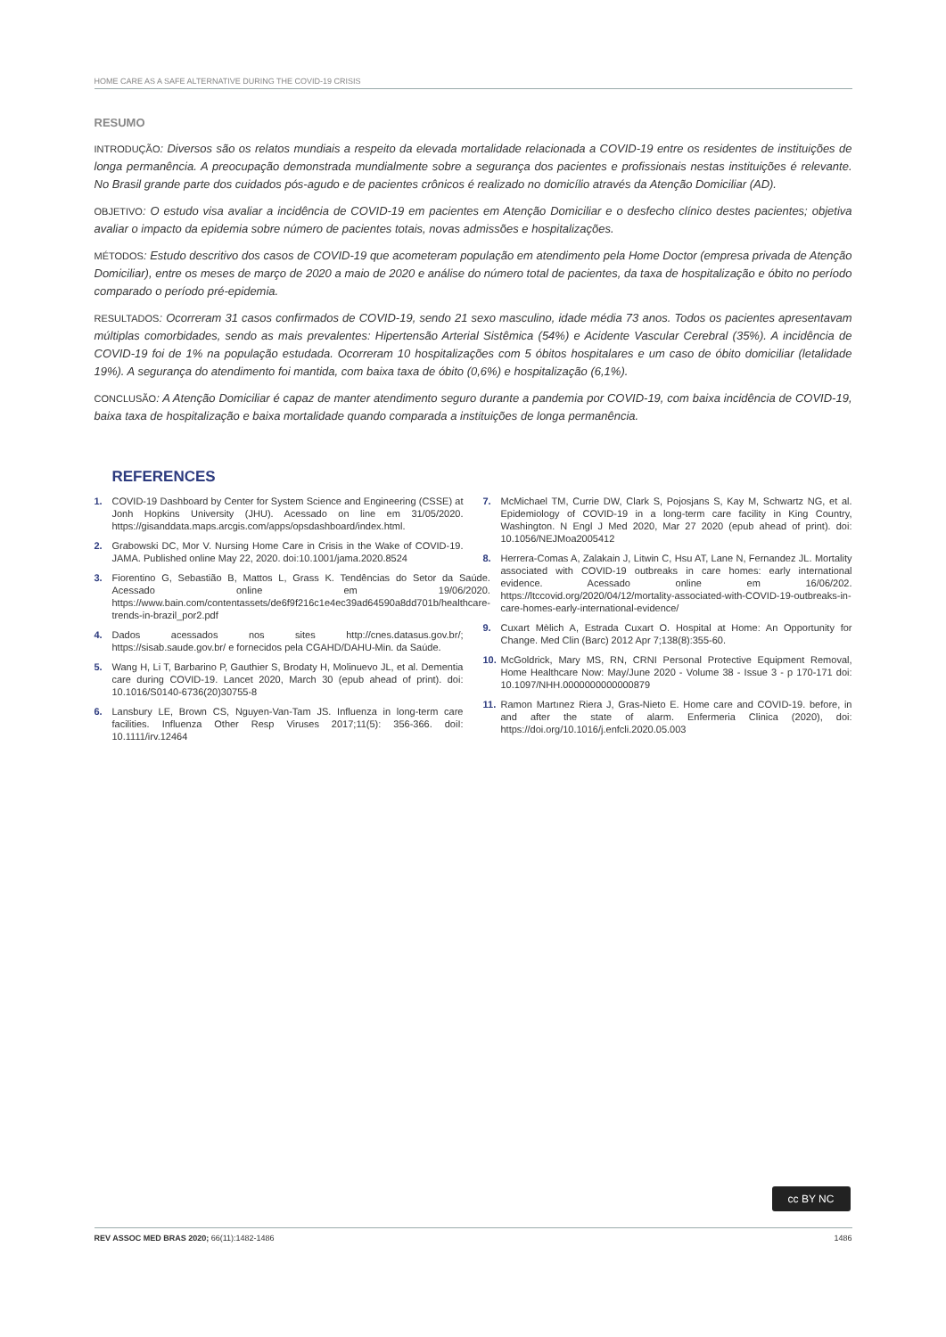HOME CARE AS A SAFE ALTERNATIVE DURING THE COVID-19 CRISIS
RESUMO
INTRODUÇÃO: Diversos são os relatos mundiais a respeito da elevada mortalidade relacionada a COVID-19 entre os residentes de instituições de longa permanência. A preocupação demonstrada mundialmente sobre a segurança dos pacientes e profissionais nestas instituições é relevante. No Brasil grande parte dos cuidados pós-agudo e de pacientes crônicos é realizado no domicílio através da Atenção Domiciliar (AD).
OBJETIVO: O estudo visa avaliar a incidência de COVID-19 em pacientes em Atenção Domiciliar e o desfecho clínico destes pacientes; objetiva avaliar o impacto da epidemia sobre número de pacientes totais, novas admissões e hospitalizações.
MÉTODOS: Estudo descritivo dos casos de COVID-19 que acometeram população em atendimento pela Home Doctor (empresa privada de Atenção Domiciliar), entre os meses de março de 2020 a maio de 2020 e análise do número total de pacientes, da taxa de hospitalização e óbito no período comparado o período pré-epidemia.
RESULTADOS: Ocorreram 31 casos confirmados de COVID-19, sendo 21 sexo masculino, idade média 73 anos. Todos os pacientes apresentavam múltiplas comorbidades, sendo as mais prevalentes: Hipertensão Arterial Sistêmica (54%) e Acidente Vascular Cerebral (35%). A incidência de COVID-19 foi de 1% na população estudada. Ocorreram 10 hospitalizações com 5 óbitos hospitalares e um caso de óbito domiciliar (letalidade 19%). A segurança do atendimento foi mantida, com baixa taxa de óbito (0,6%) e hospitalização (6,1%).
CONCLUSÃO: A Atenção Domiciliar é capaz de manter atendimento seguro durante a pandemia por COVID-19, com baixa incidência de COVID-19, baixa taxa de hospitalização e baixa mortalidade quando comparada a instituições de longa permanência.
REFERENCES
1. COVID-19 Dashboard by Center for System Science and Engineering (CSSE) at Jonh Hopkins University (JHU). Acessado on line em 31/05/2020. https://gisanddata.maps.arcgis.com/apps/opsdashboard/index.html.
2. Grabowski DC, Mor V. Nursing Home Care in Crisis in the Wake of COVID-19. JAMA. Published online May 22, 2020. doi:10.1001/jama.2020.8524
3. Fiorentino G, Sebastião B, Mattos L, Grass K. Tendências do Setor da Saúde. Acessado online em 19/06/2020. https://www.bain.com/contentassets/de6f9f216c1e4ec39ad64590a8dd701b/healthcare-trends-in-brazil_por2.pdf
4. Dados acessados nos sites http://cnes.datasus.gov.br/; https://sisab.saude.gov.br/ e fornecidos pela CGAHD/DAHU-Min. da Saúde.
5. Wang H, Li T, Barbarino P, Gauthier S, Brodaty H, Molinuevo JL, et al. Dementia care during COVID-19. Lancet 2020, March 30 (epub ahead of print). doi: 10.1016/S0140-6736(20)30755-8
6. Lansbury LE, Brown CS, Nguyen-Van-Tam JS. Influenza in long-term care facilities. Influenza Other Resp Viruses 2017;11(5): 356-366. doiI: 10.1111/irv.12464
7. McMichael TM, Currie DW, Clark S, Pojosjans S, Kay M, Schwartz NG, et al. Epidemiology of COVID-19 in a long-term care facility in King Country, Washington. N Engl J Med 2020, Mar 27 2020 (epub ahead of print). doi: 10.1056/NEJMoa2005412
8. Herrera-Comas A, Zalakain J, Litwin C, Hsu AT, Lane N, Fernandez JL. Mortality associated with COVID-19 outbreaks in care homes: early international evidence. Acessado online em 16/06/202. https://ltccovid.org/2020/04/12/mortality-associated-with-COVID-19-outbreaks-in-care-homes-early-international-evidence/
9. Cuxart Mèlich A, Estrada Cuxart O. Hospital at Home: An Opportunity for Change. Med Clin (Barc) 2012 Apr 7;138(8):355-60.
10. McGoldrick, Mary MS, RN, CRNI Personal Protective Equipment Removal, Home Healthcare Now: May/June 2020 - Volume 38 - Issue 3 - p 170-171 doi: 10.1097/NHH.0000000000000879
11. Ramon Martınez Riera J, Gras-Nieto E. Home care and COVID-19. before, in and after the state of alarm. Enfermeria Clinica (2020), doi: https://doi.org/10.1016/j.enfcli.2020.05.003
cc BY NC
REV ASSOC MED BRAS 2020; 66(11):1482-1486
1486